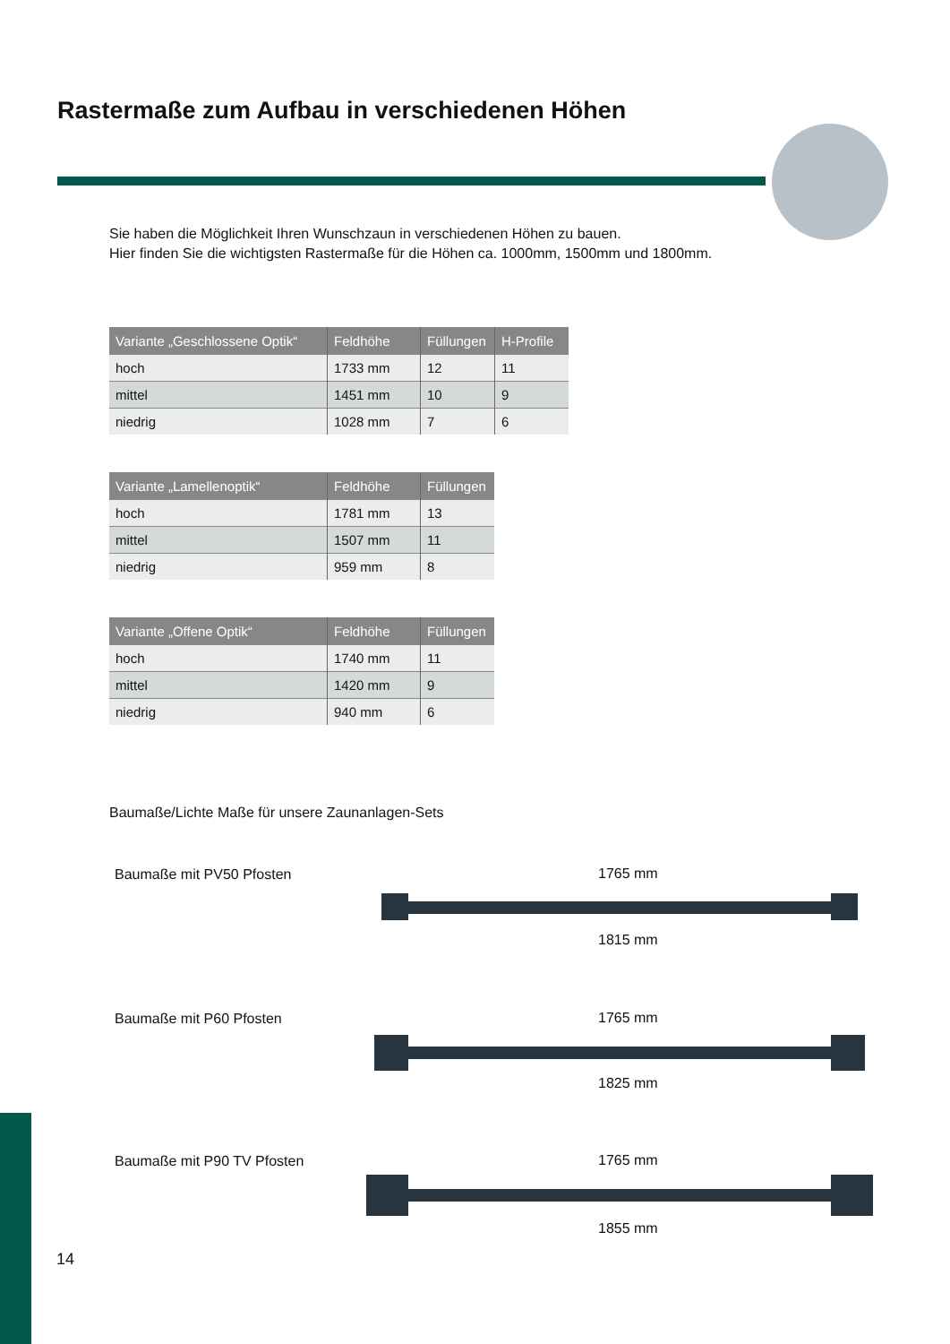Rastermaße zum Aufbau in verschiedenen Höhen
Sie haben die Möglichkeit Ihren Wunschzaun in verschiedenen Höhen zu bauen.
Hier finden Sie die wichtigsten Rastermaße für die Höhen ca. 1000mm, 1500mm und 1800mm.
| Variante „Geschlossene Optik“ | Feldhöhe | Füllungen | H-Profile |
| --- | --- | --- | --- |
| hoch | 1733 mm | 12 | 11 |
| mittel | 1451 mm | 10 | 9 |
| niedrig | 1028 mm | 7 | 6 |
| Variante „Lamellenoptik“ | Feldhöhe | Füllungen |
| --- | --- | --- |
| hoch | 1781 mm | 13 |
| mittel | 1507 mm | 11 |
| niedrig | 959 mm | 8 |
| Variante „Offene Optik“ | Feldhöhe | Füllungen |
| --- | --- | --- |
| hoch | 1740 mm | 11 |
| mittel | 1420 mm | 9 |
| niedrig | 940 mm | 6 |
Baumaße/Lichte Maße für unsere Zaunanlagen-Sets
Baumaße mit PV50 Pfosten 1765 mm
1815 mm
Baumaße mit P60 Pfosten 1765 mm
1825 mm
Baumaße mit P90 TV Pfosten 1765 mm
1855 mm
14